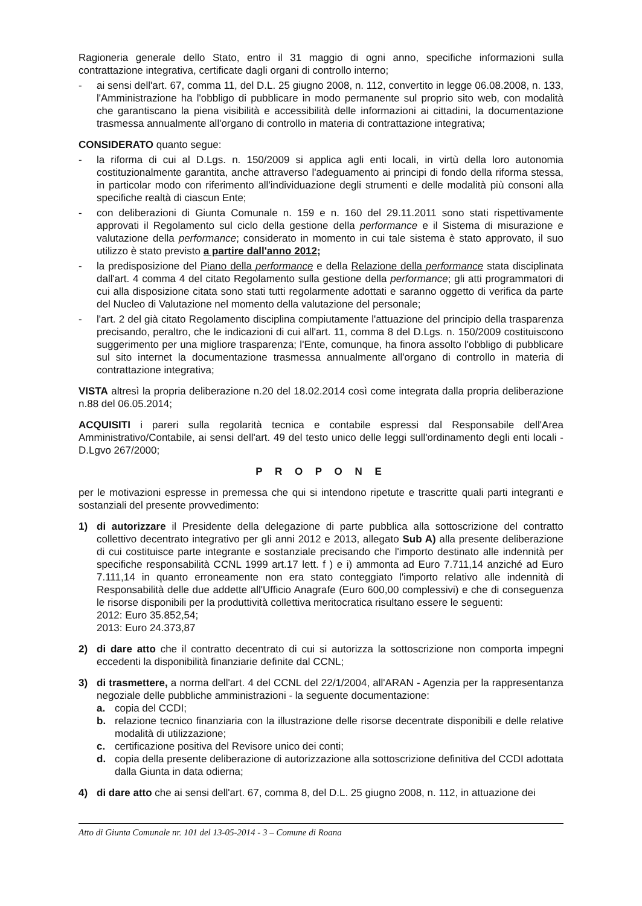Ragioneria generale dello Stato, entro il 31 maggio di ogni anno, specifiche informazioni sulla contrattazione integrativa, certificate dagli organi di controllo interno;
- ai sensi dell'art. 67, comma 11, del D.L. 25 giugno 2008, n. 112, convertito in legge 06.08.2008, n. 133, l'Amministrazione ha l'obbligo di pubblicare in modo permanente sul proprio sito web, con modalità che garantiscano la piena visibilità e accessibilità delle informazioni ai cittadini, la documentazione trasmessa annualmente all'organo di controllo in materia di contrattazione integrativa;
CONSIDERATO quanto segue:
- la riforma di cui al D.Lgs. n. 150/2009 si applica agli enti locali, in virtù della loro autonomia costituzionalmente garantita, anche attraverso l'adeguamento ai principi di fondo della riforma stessa, in particolar modo con riferimento all'individuazione degli strumenti e delle modalità più consoni alla specifiche realtà di ciascun Ente;
- con deliberazioni di Giunta Comunale n. 159 e n. 160 del 29.11.2011 sono stati rispettivamente approvati il Regolamento sul ciclo della gestione della performance e il Sistema di misurazione e valutazione della performance; considerato in momento in cui tale sistema è stato approvato, il suo utilizzo è stato previsto a partire dall'anno 2012;
- la predisposizione del Piano della performance e della Relazione della performance stata disciplinata dall'art. 4 comma 4 del citato Regolamento sulla gestione della performance; gli atti programmatori di cui alla disposizione citata sono stati tutti regolarmente adottati e saranno oggetto di verifica da parte del Nucleo di Valutazione nel momento della valutazione del personale;
- l'art. 2 del già citato Regolamento disciplina compiutamente l'attuazione del principio della trasparenza precisando, peraltro, che le indicazioni di cui all'art. 11, comma 8 del D.Lgs. n. 150/2009 costituiscono suggerimento per una migliore trasparenza; l'Ente, comunque, ha finora assolto l'obbligo di pubblicare sul sito internet la documentazione trasmessa annualmente all'organo di controllo in materia di contrattazione integrativa;
VISTA altresì la propria deliberazione n.20 del 18.02.2014 così come integrata dalla propria deliberazione n.88 del 06.05.2014;
ACQUISITI i pareri sulla regolarità tecnica e contabile espressi dal Responsabile dell'Area Amministrativo/Contabile, ai sensi dell'art. 49 del testo unico delle leggi sull'ordinamento degli enti locali - D.Lgvo 267/2000;
P R O P O N E
per le motivazioni espresse in premessa che qui si intendono ripetute e trascritte quali parti integranti e sostanziali del presente provvedimento:
1) di autorizzare il Presidente della delegazione di parte pubblica alla sottoscrizione del contratto collettivo decentrato integrativo per gli anni 2012 e 2013, allegato Sub A) alla presente deliberazione di cui costituisce parte integrante e sostanziale precisando che l'importo destinato alle indennità per specifiche responsabilità CCNL 1999 art.17 lett. f ) e i) ammonta ad Euro 7.711,14 anziché ad Euro 7.111,14 in quanto erroneamente non era stato conteggiato l'importo relativo alle indennità di Responsabilità delle due addette all'Ufficio Anagrafe (Euro 600,00 complessivi) e che di conseguenza le risorse disponibili per la produttività collettiva meritocratica risultano essere le seguenti:
2012: Euro 35.852,54;
2013: Euro 24.373,87
2) di dare atto che il contratto decentrato di cui si autorizza la sottoscrizione non comporta impegni eccedenti la disponibilità finanziarie definite dal CCNL;
3) di trasmettere, a norma dell'art. 4 del CCNL del 22/1/2004, all'ARAN - Agenzia per la rappresentanza negoziale delle pubbliche amministrazioni - la seguente documentazione:
a. copia del CCDI;
b. relazione tecnico finanziaria con la illustrazione delle risorse decentrate disponibili e delle relative modalità di utilizzazione;
c. certificazione positiva del Revisore unico dei conti;
d. copia della presente deliberazione di autorizzazione alla sottoscrizione definitiva del CCDI adottata dalla Giunta in data odierna;
4) di dare atto che ai sensi dell'art. 67, comma 8, del D.L. 25 giugno 2008, n. 112, in attuazione dei
Atto di Giunta Comunale nr. 101 del 13-05-2014 - 3 – Comune di Roana